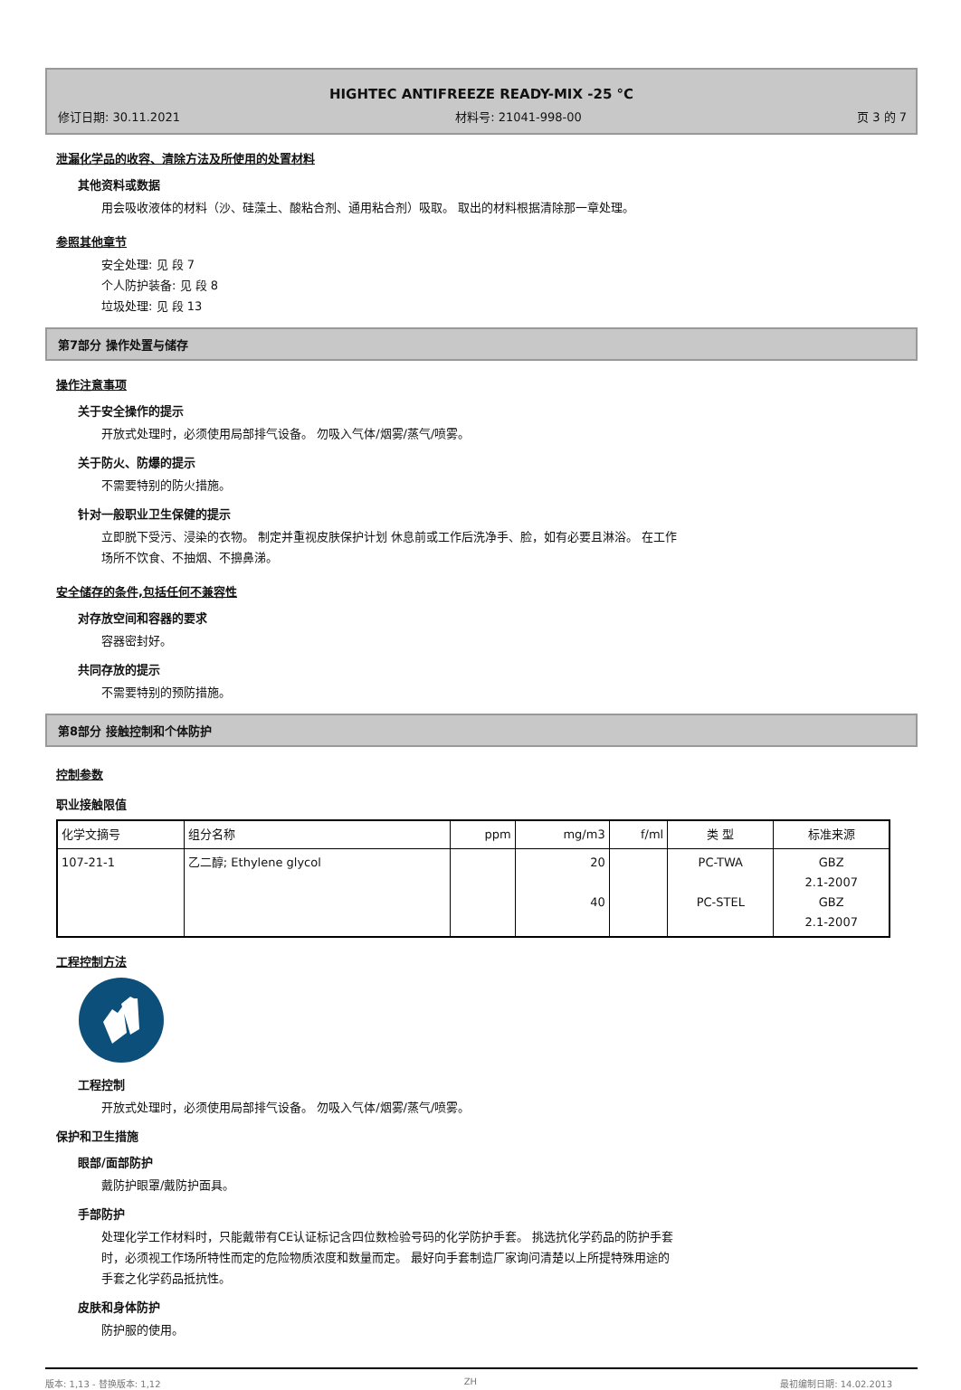HIGHTEC ANTIFREEZE READY-MIX -25 °C
修订日期: 30.11.2021 材料号: 21041-998-00 页 3 的 7
泄漏化学品的收容、清除方法及所使用的处置材料
其他资料或数据
用会吸收液体的材料（沙、硅藻土、酸粘合剂、通用粘合剂）吸取。 取出的材料根据清除那一章处理。
参照其他章节
安全处理: 见 段 7
个人防护装备: 见 段 8
垃圾处理: 见 段 13
第7部分 操作处置与储存
操作注意事项
关于安全操作的提示
开放式处理时，必须使用局部排气设备。 勿吸入气体/烟雾/蒸气/喷雾。
关于防火、防爆的提示
不需要特别的防火措施。
针对一般职业卫生保健的提示
立即脱下受污、浸染的衣物。 制定并重视皮肤保护计划 休息前或工作后洗净手、脸，如有必要且淋浴。 在工作
场所不饮食、不抽烟、不擤鼻涕。
安全储存的条件,包括任何不兼容性
对存放空间和容器的要求
容器密封好。
共同存放的提示
不需要特别的预防措施。
第8部分 接触控制和个体防护
控制参数
职业接触限值
| 化学文摘号 | 组分名称 | ppm | mg/m3 | f/ml | 类 型 | 标准来源 |
| --- | --- | --- | --- | --- | --- | --- |
| 107-21-1 | 乙二醇; Ethylene glycol | | 20 40 | | PC-TWA PC-STEL | GBZ 2.1-2007 GBZ 2.1-2007 |
工程控制方法
工程控制
开放式处理时，必须使用局部排气设备。 勿吸入气体/烟雾/蒸气/喷雾。
保护和卫生措施
眼部/面部防护
戴防护眼罩/戴防护面具。
手部防护
处理化学工作材料时，只能戴带有CE认证标记含四位数检验号码的化学防护手套。 挑选抗化学药品的防护手套
时，必须视工作场所特性而定的危险物质浓度和数量而定。 最好向手套制造厂家询问清楚以上所提特殊用途的
手套之化学药品抵抗性。
皮肤和身体防护
防护服的使用。
版本: 1,13 - 替换版本: 1,12 ZH 最初编制日期: 14.02.2013